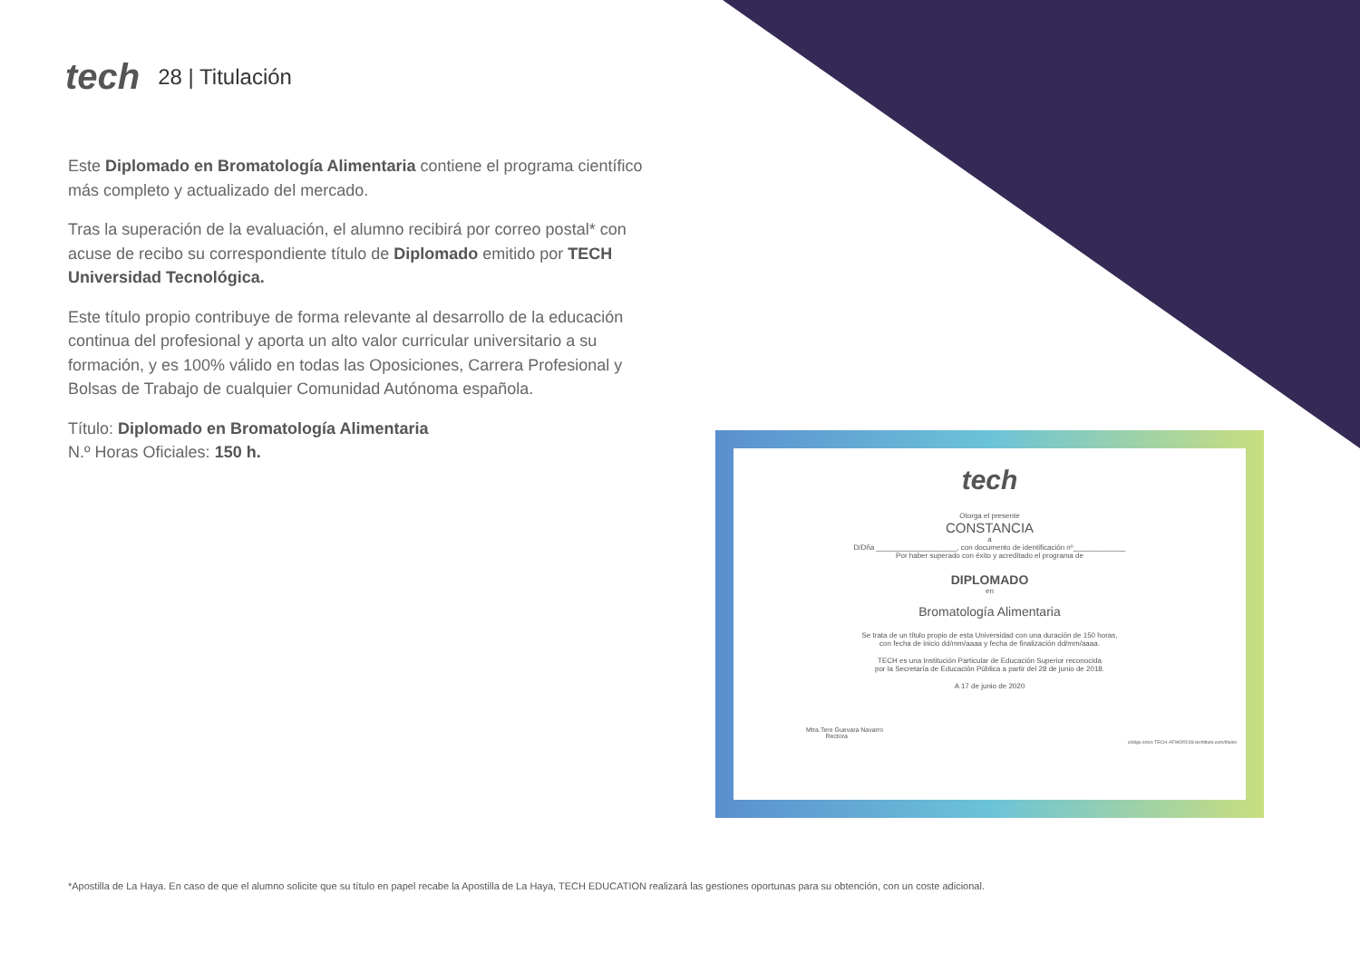tech 28 | Titulación
Este Diplomado en Bromatología Alimentaria contiene el programa científico más completo y actualizado del mercado.
Tras la superación de la evaluación, el alumno recibirá por correo postal* con acuse de recibo su correspondiente título de Diplomado emitido por TECH Universidad Tecnológica.
Este título propio contribuye de forma relevante al desarrollo de la educación continua del profesional y aporta un alto valor curricular universitario a su formación, y es 100% válido en todas las Oposiciones, Carrera Profesional y Bolsas de Trabajo de cualquier Comunidad Autónoma española.
Título: Diplomado en Bromatología Alimentaria
N.º Horas Oficiales: 150 h.
tech
Otorga el presente
CONSTANCIA
a
D/Dña ____________________, con documento de identificación nº_____________
Por haber superado con éxito y acreditado el programa de
DIPLOMADO
en
Bromatología Alimentaria
Se trata de un título propio de esta Universidad con una duración de 150 horas,
con fecha de inicio dd/mm/aaaa y fecha de finalización dd/mm/aaaa.
TECH es una Institución Particular de Educación Superior reconocida
por la Secretaría de Educación Pública a partir del 28 de junio de 2018.
A 17 de junio de 2020
Mtra.Tere Guevara Navarro
Rectora
código único TECH: AFWOR23S techtitute.com/títulos
*Apostilla de La Haya. En caso de que el alumno solicite que su título en papel recabe la Apostilla de La Haya, TECH EDUCATION realizará las gestiones oportunas para su obtención, con un coste adicional.